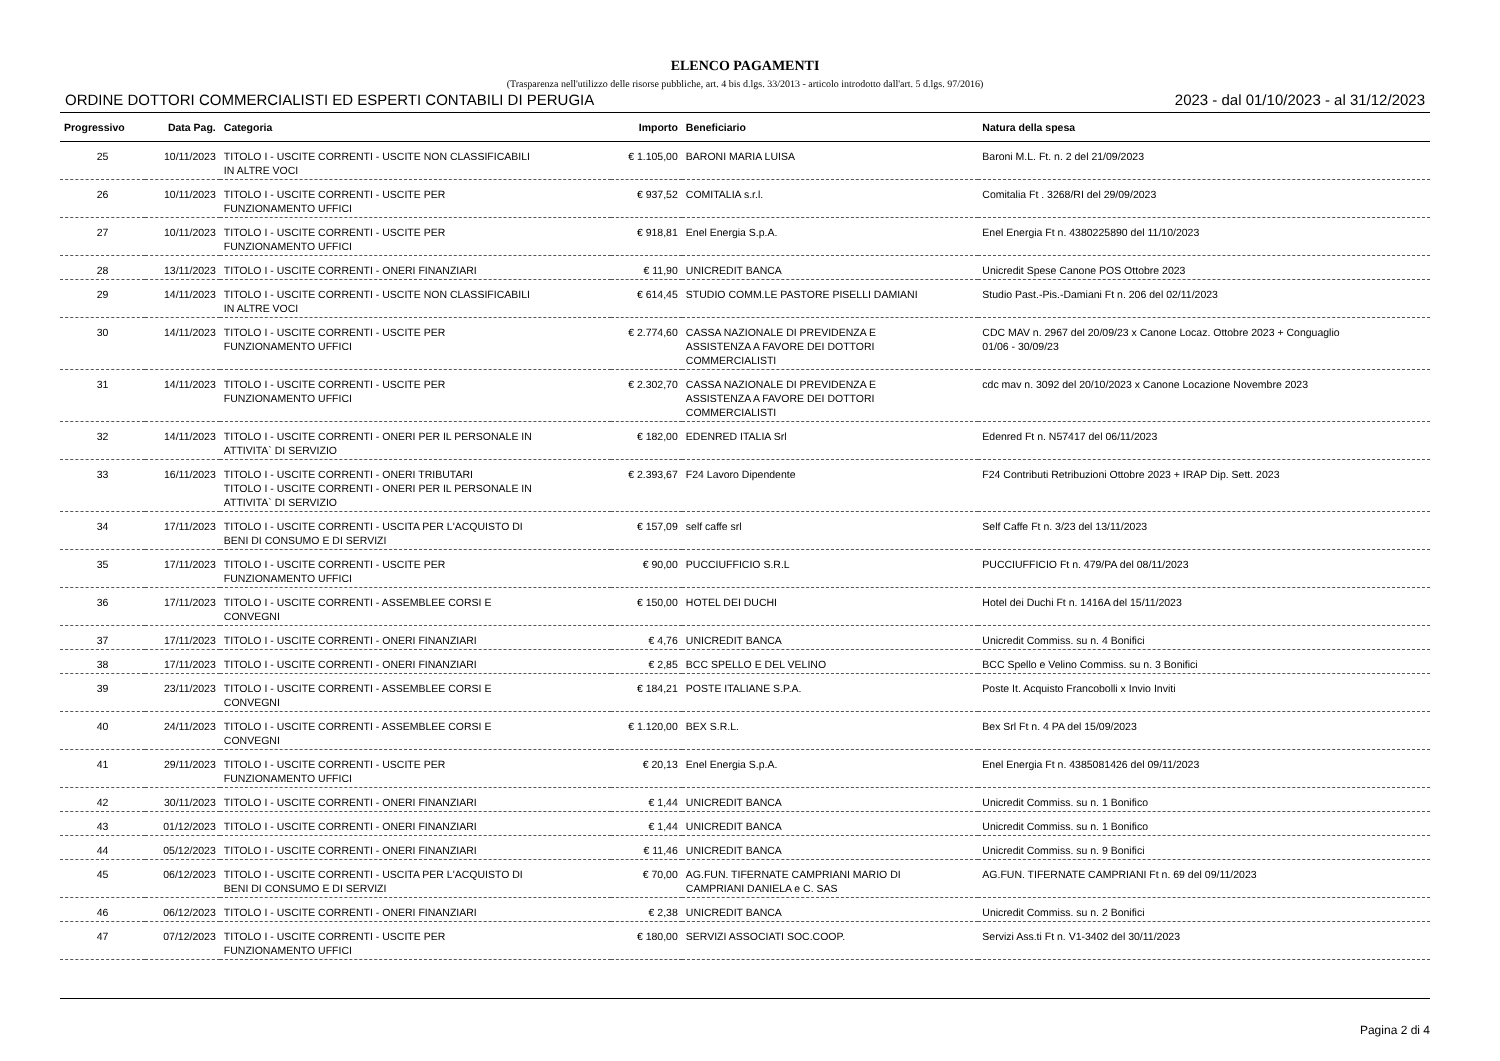ELENCO PAGAMENTI
(Trasparenza nell'utilizzo delle risorse pubbliche, art. 4 bis d.lgs. 33/2013 - articolo introdotto dall'art. 5 d.lgs. 97/2016)
ORDINE DOTTORI COMMERCIALISTI ED ESPERTI CONTABILI DI PERUGIA 2023 - dal 01/10/2023 - al 31/12/2023
| Progressivo | Data Pag. | Categoria | Importo | Beneficiario | Natura della spesa |
| --- | --- | --- | --- | --- | --- |
| 25 | 10/11/2023 | TITOLO I - USCITE CORRENTI - USCITE NON CLASSIFICABILI IN ALTRE VOCI | € 1.105,00 | BARONI MARIA LUISA | Baroni M.L. Ft. n. 2 del 21/09/2023 |
| 26 | 10/11/2023 | TITOLO I - USCITE CORRENTI - USCITE PER FUNZIONAMENTO UFFICI | € 937,52 | COMITALIA s.r.l. | Comitalia Ft . 3268/RI del 29/09/2023 |
| 27 | 10/11/2023 | TITOLO I - USCITE CORRENTI - USCITE PER FUNZIONAMENTO UFFICI | € 918,81 | Enel Energia S.p.A. | Enel Energia Ft n. 4380225890 del 11/10/2023 |
| 28 | 13/11/2023 | TITOLO I - USCITE CORRENTI - ONERI FINANZIARI | € 11,90 | UNICREDIT BANCA | Unicredit Spese Canone POS Ottobre 2023 |
| 29 | 14/11/2023 | TITOLO I - USCITE CORRENTI - USCITE NON CLASSIFICABILI IN ALTRE VOCI | € 614,45 | STUDIO COMM.LE PASTORE PISELLI DAMIANI | Studio Past.-Pis.-Damiani Ft n. 206 del 02/11/2023 |
| 30 | 14/11/2023 | TITOLO I - USCITE CORRENTI - USCITE PER FUNZIONAMENTO UFFICI | € 2.774,60 | CASSA NAZIONALE DI PREVIDENZA E ASSISTENZA A FAVORE DEI DOTTORI COMMERCIALISTI | CDC MAV n. 2967 del 20/09/23 x Canone Locaz. Ottobre 2023 + Conguaglio 01/06 - 30/09/23 |
| 31 | 14/11/2023 | TITOLO I - USCITE CORRENTI - USCITE PER FUNZIONAMENTO UFFICI | € 2.302,70 | CASSA NAZIONALE DI PREVIDENZA E ASSISTENZA A FAVORE DEI DOTTORI COMMERCIALISTI | cdc mav n. 3092 del 20/10/2023 x Canone Locazione Novembre 2023 |
| 32 | 14/11/2023 | TITOLO I - USCITE CORRENTI - ONERI PER IL PERSONALE IN ATTIVITA` DI SERVIZIO | € 182,00 | EDENRED ITALIA Srl | Edenred Ft n. N57417 del 06/11/2023 |
| 33 | 16/11/2023 | TITOLO I - USCITE CORRENTI - ONERI TRIBUTARI TITOLO I - USCITE CORRENTI - ONERI PER IL PERSONALE IN ATTIVITA` DI SERVIZIO | € 2.393,67 | F24 Lavoro Dipendente | F24 Contributi Retribuzioni Ottobre 2023 + IRAP Dip. Sett. 2023 |
| 34 | 17/11/2023 | TITOLO I - USCITE CORRENTI - USCITA PER L'ACQUISTO DI BENI DI CONSUMO E DI SERVIZI | € 157,09 | self caffe srl | Self Caffe Ft n. 3/23 del 13/11/2023 |
| 35 | 17/11/2023 | TITOLO I - USCITE CORRENTI - USCITE PER FUNZIONAMENTO UFFICI | € 90,00 | PUCCIUFFICIO S.R.L | PUCCIUFFICIO Ft n. 479/PA del 08/11/2023 |
| 36 | 17/11/2023 | TITOLO I - USCITE CORRENTI - ASSEMBLEE CORSI E CONVEGNI | € 150,00 | HOTEL DEI DUCHI | Hotel dei Duchi Ft n. 1416A del 15/11/2023 |
| 37 | 17/11/2023 | TITOLO I - USCITE CORRENTI - ONERI FINANZIARI | € 4,76 | UNICREDIT BANCA | Unicredit Commiss. su n. 4 Bonifici |
| 38 | 17/11/2023 | TITOLO I - USCITE CORRENTI - ONERI FINANZIARI | € 2,85 | BCC SPELLO E DEL VELINO | BCC Spello e Velino Commiss. su n. 3 Bonifici |
| 39 | 23/11/2023 | TITOLO I - USCITE CORRENTI - ASSEMBLEE CORSI E CONVEGNI | € 184,21 | POSTE ITALIANE S.P.A. | Poste It. Acquisto Francobolli x Invio Inviti |
| 40 | 24/11/2023 | TITOLO I - USCITE CORRENTI - ASSEMBLEE CORSI E CONVEGNI | € 1.120,00 | BEX S.R.L. | Bex Srl Ft n. 4 PA del 15/09/2023 |
| 41 | 29/11/2023 | TITOLO I - USCITE CORRENTI - USCITE PER FUNZIONAMENTO UFFICI | € 20,13 | Enel Energia S.p.A. | Enel Energia Ft n. 4385081426 del 09/11/2023 |
| 42 | 30/11/2023 | TITOLO I - USCITE CORRENTI - ONERI FINANZIARI | € 1,44 | UNICREDIT BANCA | Unicredit Commiss. su n. 1 Bonifico |
| 43 | 01/12/2023 | TITOLO I - USCITE CORRENTI - ONERI FINANZIARI | € 1,44 | UNICREDIT BANCA | Unicredit Commiss. su n. 1 Bonifico |
| 44 | 05/12/2023 | TITOLO I - USCITE CORRENTI - ONERI FINANZIARI | € 11,46 | UNICREDIT BANCA | Unicredit Commiss. su n. 9 Bonifici |
| 45 | 06/12/2023 | TITOLO I - USCITE CORRENTI - USCITA PER L'ACQUISTO DI BENI DI CONSUMO E DI SERVIZI | € 70,00 | AG.FUN. TIFERNATE CAMPRIANI MARIO DI CAMPRIANI DANIELA e C. SAS | AG.FUN. TIFERNATE CAMPRIANI Ft n. 69 del 09/11/2023 |
| 46 | 06/12/2023 | TITOLO I - USCITE CORRENTI - ONERI FINANZIARI | € 2,38 | UNICREDIT BANCA | Unicredit Commiss. su n. 2 Bonifici |
| 47 | 07/12/2023 | TITOLO I - USCITE CORRENTI - USCITE PER FUNZIONAMENTO UFFICI | € 180,00 | SERVIZI ASSOCIATI SOC.COOP. | Servizi Ass.ti Ft n. V1-3402 del 30/11/2023 |
Pagina 2 di 4